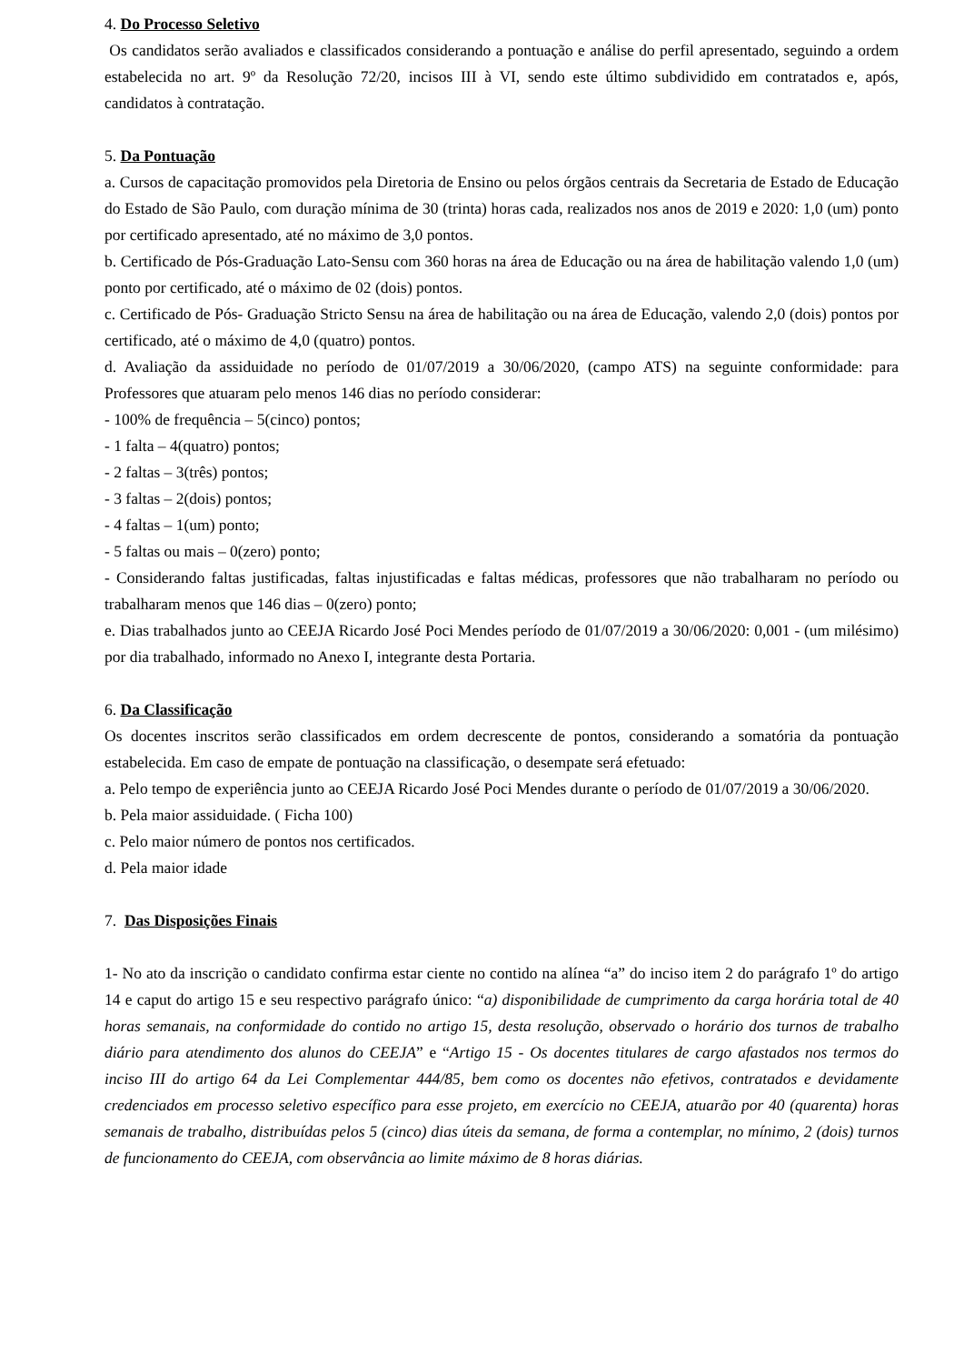4. Do Processo Seletivo
Os candidatos serão avaliados e classificados considerando a pontuação e análise do perfil apresentado, seguindo a ordem estabelecida no art. 9º da Resolução 72/20, incisos III à VI, sendo este último subdividido em contratados e, após, candidatos à contratação.
5. Da Pontuação
a. Cursos de capacitação promovidos pela Diretoria de Ensino ou pelos órgãos centrais da Secretaria de Estado de Educação do Estado de São Paulo, com duração mínima de 30 (trinta) horas cada, realizados nos anos de 2019 e 2020: 1,0 (um) ponto por certificado apresentado, até no máximo de 3,0 pontos.
b. Certificado de Pós-Graduação Lato-Sensu com 360 horas na área de Educação ou na área de habilitação valendo 1,0 (um) ponto por certificado, até o máximo de 02 (dois) pontos.
c. Certificado de Pós- Graduação Stricto Sensu na área de habilitação ou na área de Educação, valendo 2,0 (dois) pontos por certificado, até o máximo de 4,0 (quatro) pontos.
d. Avaliação da assiduidade no período de 01/07/2019 a 30/06/2020, (campo ATS) na seguinte conformidade: para Professores que atuaram pelo menos 146 dias no período considerar:
- 100% de frequência – 5(cinco) pontos;
- 1 falta – 4(quatro) pontos;
- 2 faltas – 3(três) pontos;
- 3 faltas – 2(dois) pontos;
- 4 faltas – 1(um) ponto;
- 5 faltas ou mais – 0(zero) ponto;
- Considerando faltas justificadas, faltas injustificadas e faltas médicas, professores que não trabalharam no período ou trabalharam menos que 146 dias – 0(zero) ponto;
e. Dias trabalhados junto ao CEEJA Ricardo José Poci Mendes período de 01/07/2019 a 30/06/2020: 0,001 - (um milésimo) por dia trabalhado, informado no Anexo I, integrante desta Portaria.
6. Da Classificação
Os docentes inscritos serão classificados em ordem decrescente de pontos, considerando a somatória da pontuação estabelecida. Em caso de empate de pontuação na classificação, o desempate será efetuado:
a. Pelo tempo de experiência junto ao CEEJA Ricardo José Poci Mendes durante o período de 01/07/2019 a 30/06/2020.
b. Pela maior assiduidade. ( Ficha 100)
c. Pelo maior número de pontos nos certificados.
d. Pela maior idade
7. Das Disposições Finais
1- No ato da inscrição o candidato confirma estar ciente no contido na alínea “a” do inciso item 2 do parágrafo 1º do artigo 14 e caput do artigo 15 e seu respectivo parágrafo único: “a) disponibilidade de cumprimento da carga horária total de 40 horas semanais, na conformidade do contido no artigo 15, desta resolução, observado o horário dos turnos de trabalho diário para atendimento dos alunos do CEEJA” e “Artigo 15 - Os docentes titulares de cargo afastados nos termos do inciso III do artigo 64 da Lei Complementar 444/85, bem como os docentes não efetivos, contratados e devidamente credenciados em processo seletivo específico para esse projeto, em exercício no CEEJA, atuarão por 40 (quarenta) horas semanais de trabalho, distribuídas pelos 5 (cinco) dias úteis da semana, de forma a contemplar, no mínimo, 2 (dois) turnos de funcionamento do CEEJA, com observância ao limite máximo de 8 horas diárias.